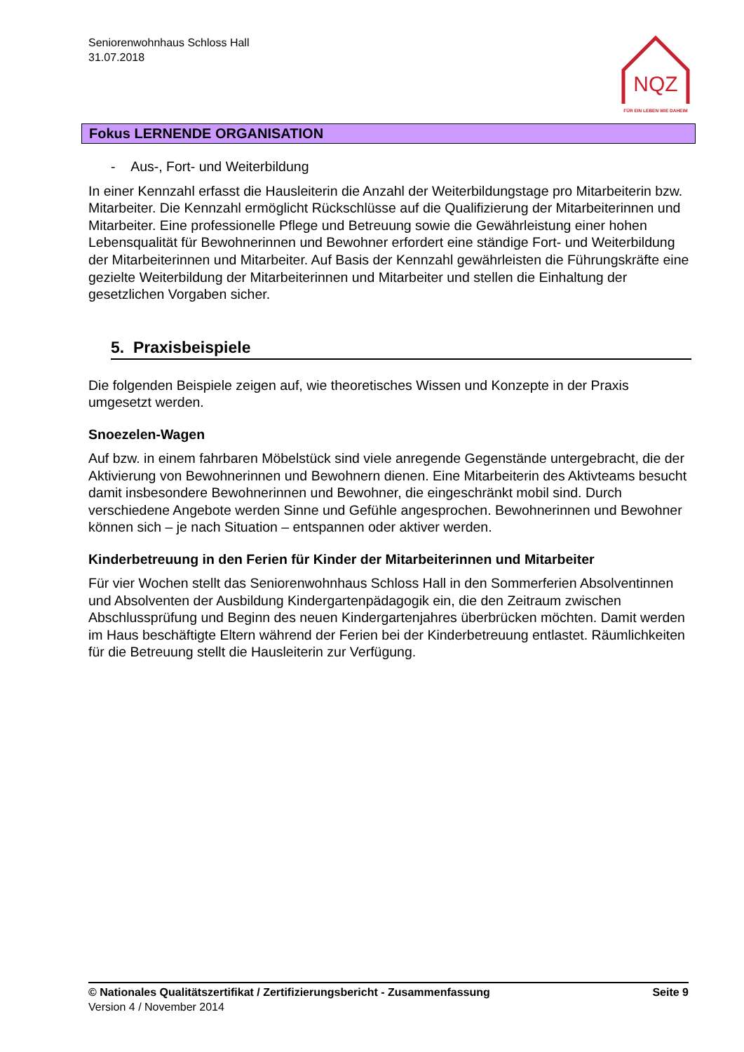Seniorenwohnhaus Schloss Hall
31.07.2018
NQZ
FÜR EIN LEBEN WIE DAHEIM
Fokus LERNENDE ORGANISATION
- Aus-, Fort- und Weiterbildung
In einer Kennzahl erfasst die Hausleiterin die Anzahl der Weiterbildungstage pro Mitarbei­terin bzw. Mitarbeiter. Die Kennzahl ermöglicht Rückschlüsse auf die Qualifizierung der Mitarbeiterinnen und Mitarbeiter. Eine professionelle Pflege und Betreuung sowie die Ge­währleistung einer hohen Lebensqualität für Bewohnerinnen und Bewohner erfordert eine ständige Fort- und Weiterbildung der Mitarbeiterinnen und Mitarbeiter. Auf Basis der Kennzahl gewährleisten die Führungskräfte eine gezielte Weiterbildung der Mitarbeiterin­nen und Mitarbeiter und stellen die Einhaltung der gesetzlichen Vorgaben sicher.
5. Praxisbeispiele
Die folgenden Beispiele zeigen auf, wie theoretisches Wissen und Konzepte in der Praxis umgesetzt werden.
Snoezelen-Wagen
Auf bzw. in einem fahrbaren Möbelstück sind viele anregende Gegenstände unterge­bracht, die der Aktivierung von Bewohnerinnen und Bewohnern dienen. Eine Mitarbeiterin des Aktivteams besucht damit insbesondere Bewohnerinnen und Bewohner, die einge­schränkt mobil sind. Durch verschiedene Angebote werden Sinne und Gefühle angespro­chen. Bewohnerinnen und Bewohner können sich – je nach Situation – entspannen oder aktiver werden.
Kinderbetreuung in den Ferien für Kinder der Mitarbeiterinnen und Mitarbeiter
Für vier Wochen stellt das Seniorenwohnhaus Schloss Hall in den Sommerferien Absol­ventinnen und Absolventen der Ausbildung Kindergartenpädagogik ein, die den Zeitraum zwischen Abschlussprüfung und Beginn des neuen Kindergartenjahres überbrücken möchten. Damit werden im Haus beschäftigte Eltern während der Ferien bei der Kinderbe­treuung entlastet. Räumlichkeiten für die Betreuung stellt die Hausleiterin zur Verfügung.
© Nationales Qualitätszertifikat / Zertifizierungsbericht - Zusammenfassung Seite 9
Version 4 / November 2014